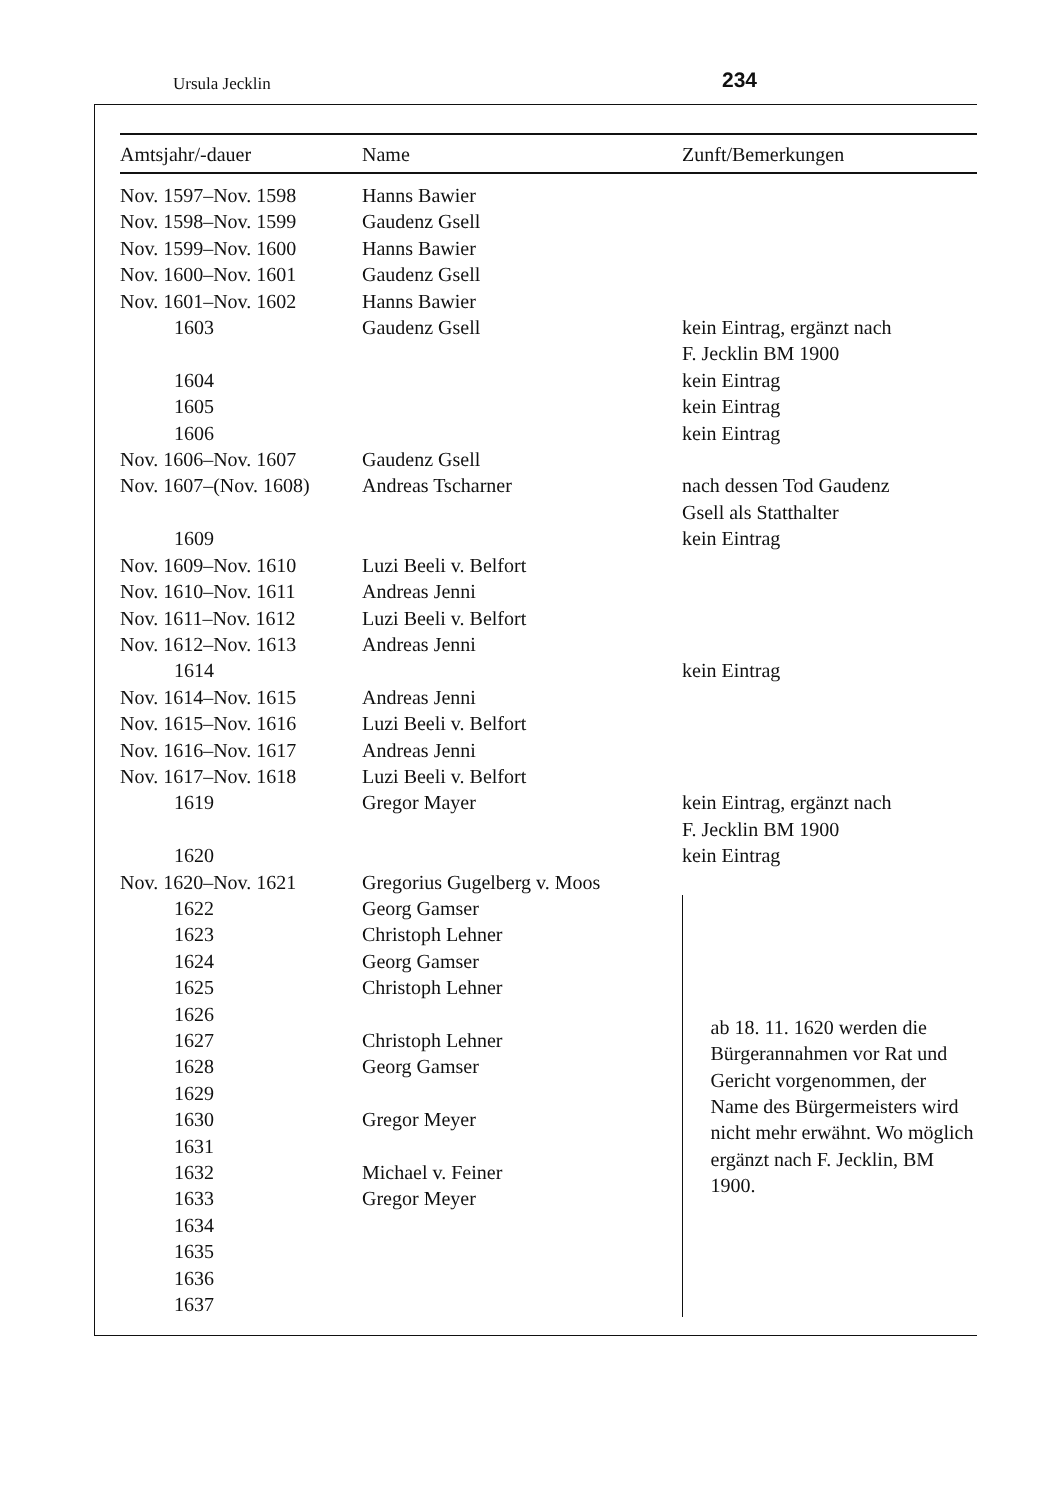Ursula Jecklin 234
| Amtsjahr/-dauer | Name | Zunft/Bemerkungen |
| --- | --- | --- |
| Nov. 1597–Nov. 1598 | Hanns Bawier | |
| Nov. 1598–Nov. 1599 | Gaudenz Gsell | |
| Nov. 1599–Nov. 1600 | Hanns Bawier | |
| Nov. 1600–Nov. 1601 | Gaudenz Gsell | |
| Nov. 1601–Nov. 1602 | Hanns Bawier | |
| 1603 | Gaudenz Gsell | kein Eintrag, ergänzt nach F. Jecklin BM 1900 |
| 1604 | | kein Eintrag |
| 1605 | | kein Eintrag |
| 1606 | | kein Eintrag |
| Nov. 1606–Nov. 1607 | Gaudenz Gsell | |
| Nov. 1607–(Nov. 1608) | Andreas Tscharner | nach dessen Tod Gaudenz Gsell als Statthalter |
| 1609 | | kein Eintrag |
| Nov. 1609–Nov. 1610 | Luzi Beeli v. Belfort | |
| Nov. 1610–Nov. 1611 | Andreas Jenni | |
| Nov. 1611–Nov. 1612 | Luzi Beeli v. Belfort | |
| Nov. 1612–Nov. 1613 | Andreas Jenni | |
| 1614 | | kein Eintrag |
| Nov. 1614–Nov. 1615 | Andreas Jenni | |
| Nov. 1615–Nov. 1616 | Luzi Beeli v. Belfort | |
| Nov. 1616–Nov. 1617 | Andreas Jenni | |
| Nov. 1617–Nov. 1618 | Luzi Beeli v. Belfort | |
| 1619 | Gregor Mayer | kein Eintrag, ergänzt nach F. Jecklin BM 1900 |
| 1620 | | kein Eintrag |
| Nov. 1620–Nov. 1621 | Gregorius Gugelberg v. Moos | |
| 1622 | Georg Gamser | ab 18. 11. 1620 werden die Bürgerannahmen vor Rat und Gericht vorgenommen, der Name des Bürgermeisters wird nicht mehr erwähnt. Wo möglich ergänzt nach F. Jecklin, BM 1900. |
| 1623 | Christoph Lehner | |
| 1624 | Georg Gamser | |
| 1625 | Christoph Lehner | |
| 1626 | | |
| 1627 | Christoph Lehner | |
| 1628 | Georg Gamser | |
| 1629 | | |
| 1630 | Gregor Meyer | |
| 1631 | | |
| 1632 | Michael v. Feiner | |
| 1633 | Gregor Meyer | |
| 1634 | | |
| 1635 | | |
| 1636 | | |
| 1637 | | |